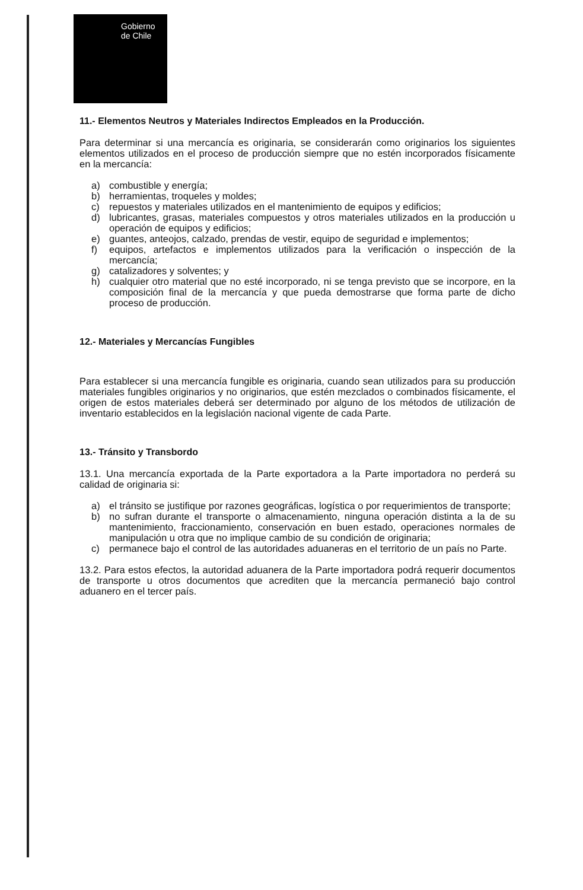Gobierno
de Chile
11.- Elementos Neutros y Materiales Indirectos Empleados en la Producción.
Para determinar si una mercancía es originaria, se considerarán como originarios los siguientes elementos utilizados en el proceso de producción siempre que no estén incorporados físicamente en la mercancía:
a) combustible y energía;
b) herramientas, troqueles y moldes;
c) repuestos y materiales utilizados en el mantenimiento de equipos y edificios;
d) lubricantes, grasas, materiales compuestos y otros materiales utilizados en la producción u operación de equipos y edificios;
e) guantes, anteojos, calzado, prendas de vestir, equipo de seguridad e implementos;
f) equipos, artefactos e implementos utilizados para la verificación o inspección de la mercancía;
g) catalizadores y solventes; y
h) cualquier otro material que no esté incorporado, ni se tenga previsto que se incorpore, en la composición final de la mercancía y que pueda demostrarse que forma parte de dicho proceso de producción.
12.- Materiales y Mercancías Fungibles
Para establecer si una mercancía fungible es originaria, cuando sean utilizados para su producción materiales fungibles originarios y no originarios, que estén mezclados o combinados físicamente, el origen de estos materiales deberá ser determinado por alguno de los métodos de utilización de inventario establecidos en la legislación nacional vigente de cada Parte.
13.- Tránsito y Transbordo
13.1. Una mercancía exportada de la Parte exportadora a la Parte importadora no perderá su calidad de originaria si:
a) el tránsito se justifique por razones geográficas, logística o por requerimientos de transporte;
b) no sufran durante el transporte o almacenamiento, ninguna operación distinta a la de su mantenimiento, fraccionamiento, conservación en buen estado, operaciones normales de manipulación u otra que no implique cambio de su condición de originaria;
c) permanece bajo el control de las autoridades aduaneras en el territorio de un país no Parte.
13.2. Para estos efectos, la autoridad aduanera de la Parte importadora podrá requerir documentos de transporte u otros documentos que acrediten que la mercancía permaneció bajo control aduanero en el tercer país.